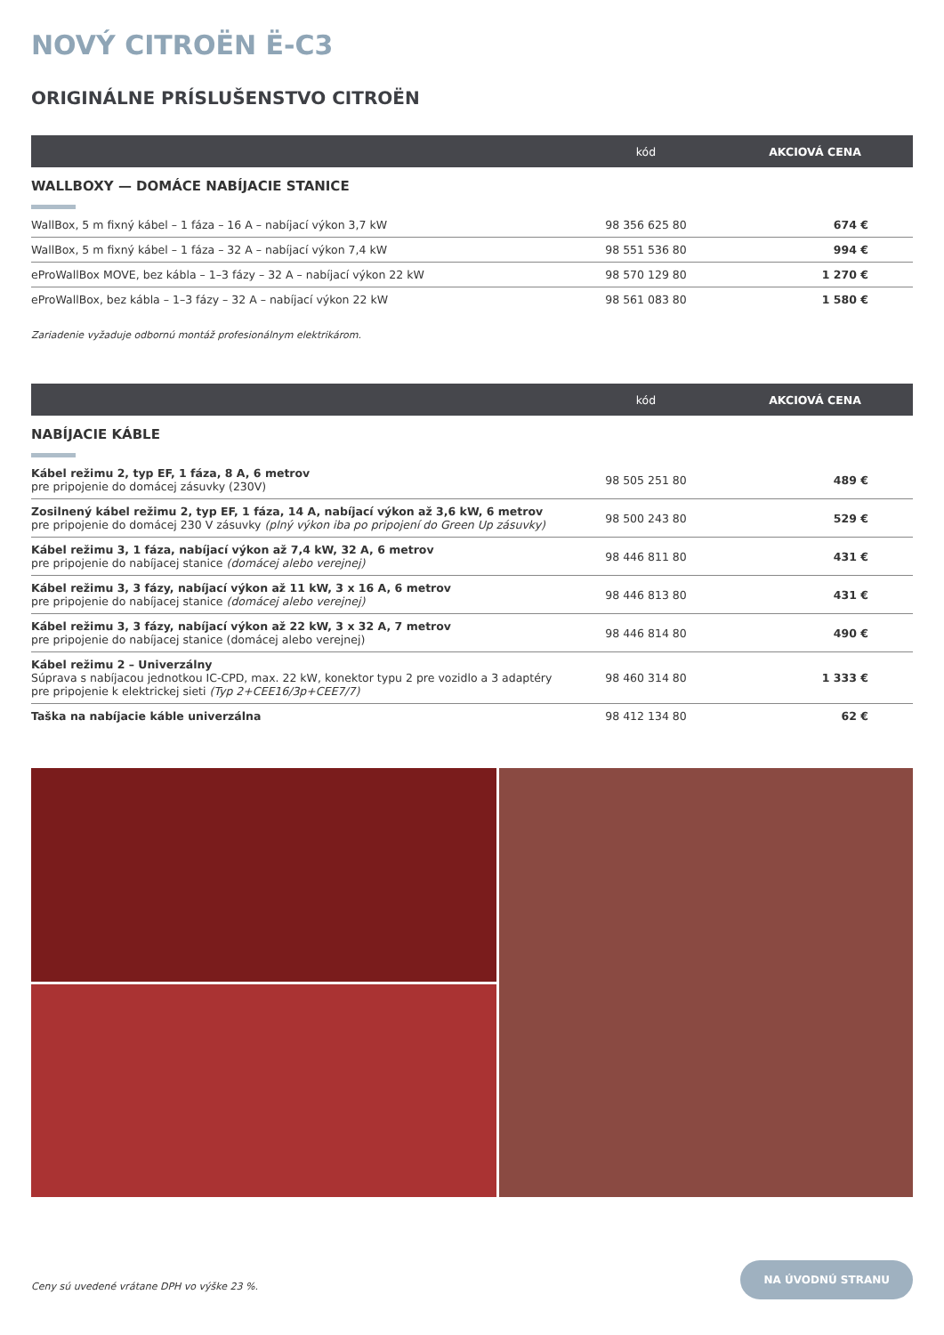NOVÝ CITROËN Ë-C3
ORIGINÁLNE PRÍSLUŠENSTVO CITROËN
| | kód | AKCIOVÁ CENA |
| --- | --- | --- |
| WALLBOXY — DOMÁCE NABÍJACIE STANICE | | |
| WallBox, 5 m fixný kábel – 1 fáza – 16 A – nabíjací výkon 3,7 kW | 98 356 625 80 | 674 € |
| WallBox, 5 m fixný kábel – 1 fáza – 32 A – nabíjací výkon 7,4 kW | 98 551 536 80 | 994 € |
| eProWallBox MOVE, bez kábla – 1–3 fázy – 32 A – nabíjací výkon 22 kW | 98 570 129 80 | 1 270 € |
| eProWallBox, bez kábla – 1–3 fázy – 32 A – nabíjací výkon 22 kW | 98 561 083 80 | 1 580 € |
Zariadenie vyžaduje odbornú montáž profesionálnym elektrikárom.
| | kód | AKCIOVÁ CENA |
| --- | --- | --- |
| NABÍJACIE KÁBLE | | |
| Kábel režimu 2, typ EF, 1 fáza, 8 A, 6 metrov pre pripojenie do domácej zásuvky (230V) | 98 505 251 80 | 489 € |
| Zosilnený kábel režimu 2, typ EF, 1 fáza, 14 A, nabíjací výkon až 3,6 kW, 6 metrov pre pripojenie do domácej 230 V zásuvky (plný výkon iba po pripojení do Green Up zásuvky) | 98 500 243 80 | 529 € |
| Kábel režimu 3, 1 fáza, nabíjací výkon až 7,4 kW, 32 A, 6 metrov pre pripojenie do nabíjacej stanice (domácej alebo verejnej) | 98 446 811 80 | 431 € |
| Kábel režimu 3, 3 fázy, nabíjací výkon až 11 kW, 3 x 16 A, 6 metrov pre pripojenie do nabíjacej stanice (domácej alebo verejnej) | 98 446 813 80 | 431 € |
| Kábel režimu 3, 3 fázy, nabíjací výkon až 22 kW, 3 x 32 A, 7 metrov pre pripojenie do nabíjacej stanice (domácej alebo verejnej) | 98 446 814 80 | 490 € |
| Kábel režimu 2 – Univerzálny Súprava s nabíjacou jednotkou IC-CPD, max. 22 kW, konektor typu 2 pre vozidlo a 3 adaptéry pre pripojenie k elektrickej sieti (Typ 2+CEE16/3p+CEE7/7) | 98 460 314 80 | 1 333 € |
| Taška na nabíjacie káble univerzálna | 98 412 134 80 | 62 € |
Ceny sú uvedené vrátane DPH vo výške 23 %.
NA ÚVODNÚ STRANU